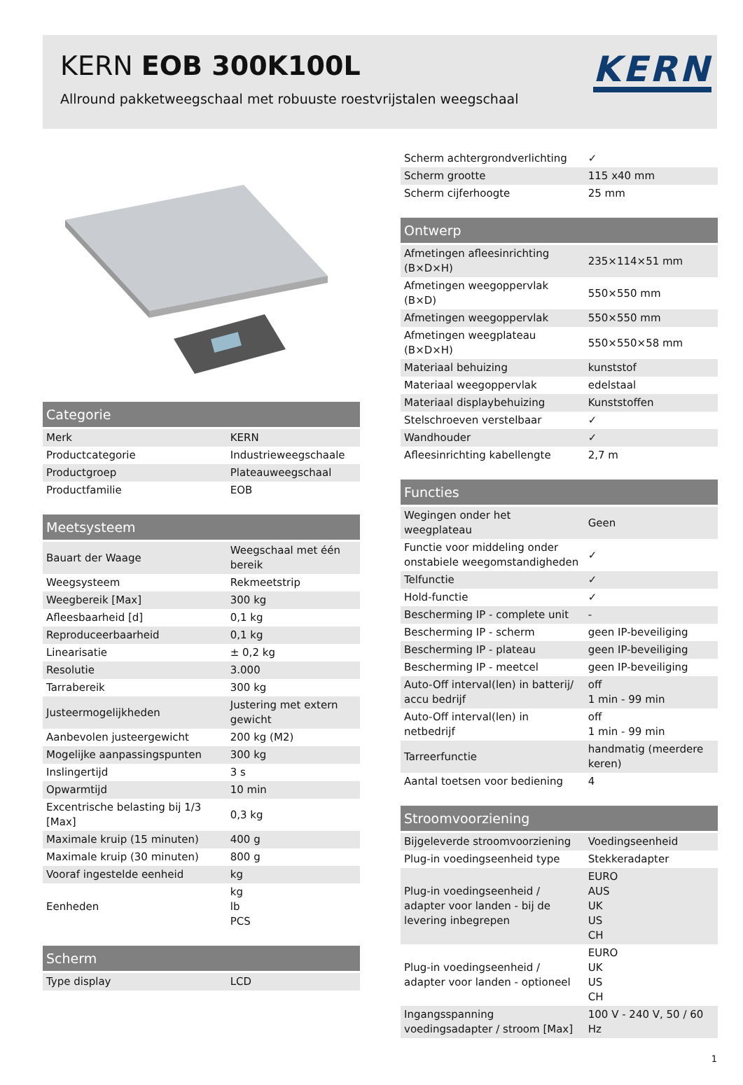KERN EOB 300K100L
Allround pakketweegschaal met robuuste roestvrijstalen weegschaal
KERN
| Categorie | |
| --- | --- |
| Merk | KERN |
| Productcategorie | Industrieweegschaale |
| Productgroep | Plateauweegschaal |
| Productfamilie | EOB |
| Meetsysteem | |
| --- | --- |
| Bauart der Waage | Weegschaal met één bereik |
| Weegsysteem | Rekmeetstrip |
| Weegbereik [Max] | 300 kg |
| Afleesbaarheid [d] | 0,1 kg |
| Reproduceerbaarheid | 0,1 kg |
| Linearisatie | ± 0,2 kg |
| Resolutie | 3.000 |
| Tarrabereik | 300 kg |
| Justeermogelijkheden | Justering met extern gewicht |
| Aanbevolen justeergewicht | 200 kg (M2) |
| Mogelijke aanpassingspunten | 300 kg |
| Inslingertijd | 3 s |
| Opwarmtijd | 10 min |
| Excentrische belasting bij 1/3 [Max] | 0,3 kg |
| Maximale kruip (15 minuten) | 400 g |
| Maximale kruip (30 minuten) | 800 g |
| Vooraf ingestelde eenheid | kg |
| Eenheden | kg lb PCS |
| Scherm | |
| --- | --- |
| Type display | LCD |
| Scherm achtergrondverlichting | ✓ |
| Scherm grootte | 115 x40 mm |
| Scherm cijferhoogte | 25 mm |
| Ontwerp | |
| --- | --- |
| Afmetingen afleesinrichting (B×D×H) | 235×114×51 mm |
| Afmetingen weegoppervlak (B×D) | 550×550 mm |
| Afmetingen weegoppervlak | 550×550 mm |
| Afmetingen weegplateau (B×D×H) | 550×550×58 mm |
| Materiaal behuizing | kunststof |
| Materiaal weegoppervlak | edelstaal |
| Materiaal displaybehuizing | Kunststoffen |
| Stelschroeven verstelbaar | ✓ |
| Wandhouder | ✓ |
| Afleesinrichting kabellengte | 2,7 m |
| Functies | |
| --- | --- |
| Wegingen onder het weegplateau | Geen |
| Functie voor middeling onder onstabiele weegomstandigheden | ✓ |
| Telfunctie | ✓ |
| Hold-functie | ✓ |
| Bescherming IP - complete unit | - |
| Bescherming IP - scherm | geen IP-beveiliging |
| Bescherming IP - plateau | geen IP-beveiliging |
| Bescherming IP - meetcel | geen IP-beveiliging |
| Auto-Off interval(len) in batterij/ accu bedrijf | off 1 min - 99 min |
| Auto-Off interval(len) in netbedrijf | off 1 min - 99 min |
| Tarreerfunctie | handmatig (meerdere keren) |
| Aantal toetsen voor bediening | 4 |
| Stroomvoorziening | |
| --- | --- |
| Bijgeleverde stroomvoorziening | Voedingseenheid |
| Plug-in voedingseenheid type | Stekkeradapter |
| Plug-in voedingseenheid / adapter voor landen - bij de levering inbegrepen | EURO AUS UK US CH |
| Plug-in voedingseenheid / adapter voor landen - optioneel | EURO UK US CH |
| Ingangsspanning voedingsadapter / stroom [Max] | 100 V - 240 V, 50 / 60 Hz |
1